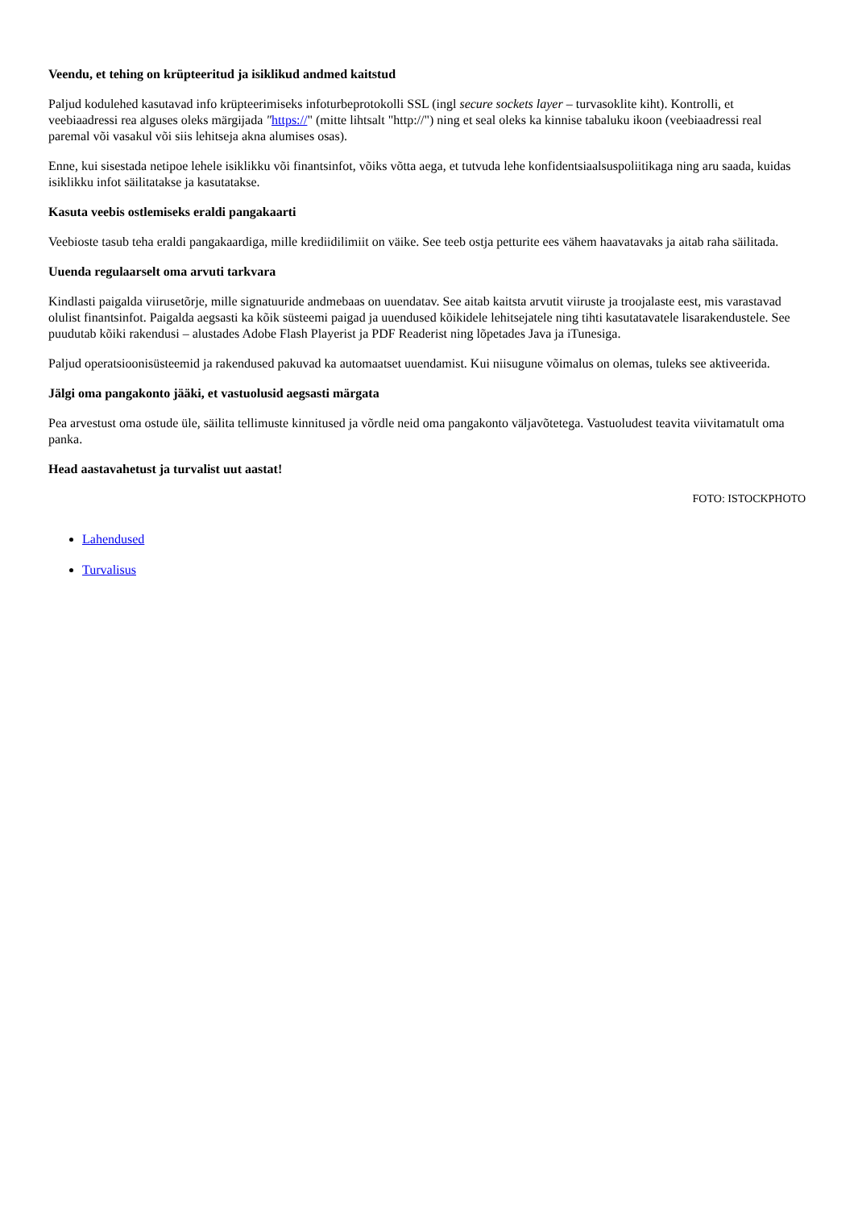Veendu, et tehing on krüpteeritud ja isiklikud andmed kaitstud
Paljud kodulehed kasutavad info krüpteerimiseks infoturbeprotokolli SSL (ingl secure sockets layer – turvasoklite kiht). Kontrolli, et veebiaadressi rea alguses oleks märgijada "https://" (mitte lihtsalt "http://") ning et seal oleks ka kinnise tabaluku ikoon (veebiaadressi real paremal või vasakul või siis lehitseja akna alumises osas).
Enne, kui sisestada netipoe lehele isiklikku või finantsinfot, võiks võtta aega, et tutvuda lehe konfidentsiaalsuspoliitikaga ning aru saada, kuidas isiklikku infot säilitatakse ja kasutatakse.
Kasuta veebis ostlemiseks eraldi pangakaarti
Veebioste tasub teha eraldi pangakaardiga, mille krediidilimiit on väike. See teeb ostja petturite ees vähem haavatavaks ja aitab raha säilitada.
Uuenda regulaarselt oma arvuti tarkvara
Kindlasti paigalda viirusetõrje, mille signatuuride andmebaas on uuendatav. See aitab kaitsta arvutit viiruste ja troojalaste eest, mis varastavad olulist finantsinfot. Paigalda aegsasti ka kõik süsteemi paigad ja uuendused kõikidele lehitsejatele ning tihti kasutatavatele lisarakendustele. See puudutab kõiki rakendusi – alustades Adobe Flash Playerist ja PDF Readerist ning lõpetades Java ja iTunesiga.
Paljud operatsioonisüsteemid ja rakendused pakuvad ka automaatset uuendamist. Kui niisugune võimalus on olemas, tuleks see aktiveerida.
Jälgi oma pangakonto jääki, et vastuolusid aegsasti märgata
Pea arvestust oma ostude üle, säilita tellimuste kinnitused ja võrdle neid oma pangakonto väljavõtetega. Vastuoludest teavita viivitamatult oma panka.
Head aastavahetust ja turvalist uut aastat!
FOTO: ISTOCKPHOTO
Lahendused
Turvalisus